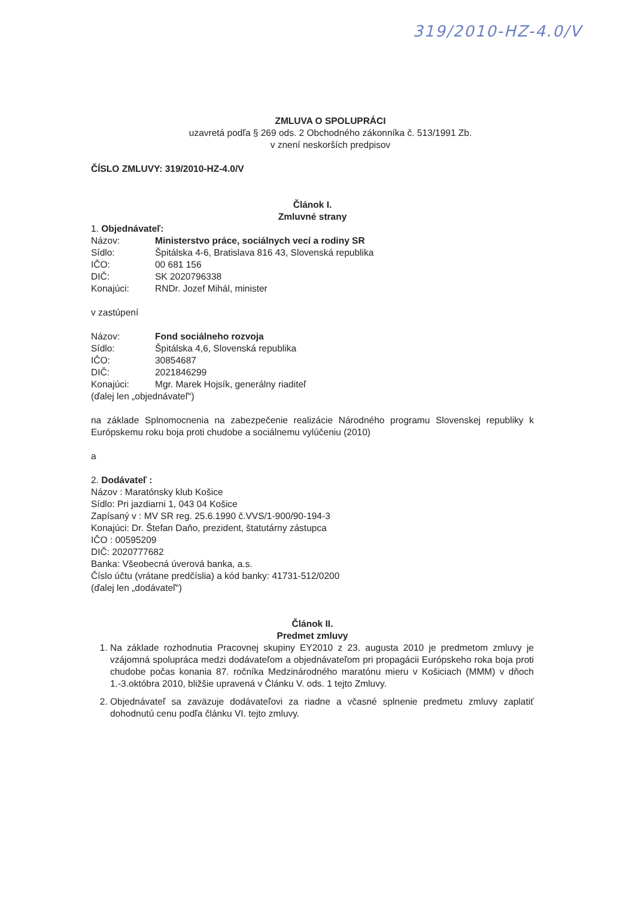319/2010-HZ-4.0/V
ZMLUVA O SPOLUPRÁCI
uzavretá podľa § 269 ods. 2 Obchodného zákonníka č. 513/1991 Zb.
v znení neskorších predpisov
ČÍSLO ZMLUVY: 319/2010-HZ-4.0/V
Článok I.
Zmluvné strany
1. Objednávateľ:
Názov: Ministerstvo práce, sociálnych vecí a rodiny SR
Sídlo: Špitálska 4-6, Bratislava 816 43, Slovenská republika
IČO: 00 681 156
DIČ: SK 2020796338
Konajúci: RNDr. Jozef Mihál, minister
v zastúpení
Názov: Fond sociálneho rozvoja
Sídlo: Špitálska 4,6, Slovenská republika
IČO: 30854687
DIČ: 2021846299
Konajúci: Mgr. Marek Hojsík, generálny riaditeľ
(ďalej len „objednávateľ“)
na základe Splnomocnenia na zabezpečenie realizácie Národného programu Slovenskej republiky k Európskemu roku boja proti chudobe a sociálnemu vylúčeniu (2010)
a
2. Dodávateľ :
Názov : Maratónsky klub Košice
Sídlo: Pri jazdiarni 1, 043 04 Košice
Zapísaný v : MV SR reg. 25.6.1990 č.VVS/1-900/90-194-3
Konajúci: Dr. Štefan Daňo, prezident, štatutárny zástupca
IČO : 00595209
DIČ: 2020777682
Banka: Všeobecná úverová banka, a.s.
Číslo účtu (vrátane predčíslia) a kód banky: 41731-512/0200
(ďalej len „dodávateľ“)
Článok II.
Predmet zmluvy
1. Na základe rozhodnutia Pracovnej skupiny EY2010 z 23. augusta 2010 je predmetom zmluvy je vzájomná spolupráca medzi dodávateľom a objednávateľom pri propagácii Európskeho roka boja proti chudobe počas konania 87. ročníka Medzinárodného maratónu mieru v Košiciach (MMM) v dňoch 1.-3.októbra 2010, bližšie upravená v Článku V. ods. 1 tejto Zmluvy.
2. Objednávateľ sa zaväzuje dodávateľovi za riadne a včasné splnenie predmetu zmluvy zaplatiť dohodnutú cenu podľa článku VI. tejto zmluvy.